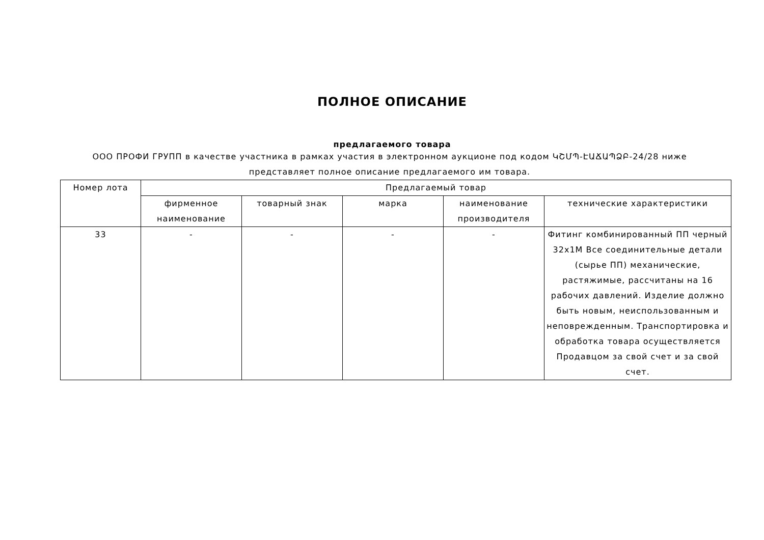ПОЛНОЕ ОПИСАНИЕ
предлагаемого товара
ООО ПРОФИ ГРУПП в качестве участника в рамках участия в электронном аукционе под кодом ԿՇՄՊ-ԷԱՃԱՊՁԲ-24/28 ниже представляет полное описание предлагаемого им товара.
| Номер лота | Предлагаемый товар | | | | |
| --- | --- | --- | --- | --- | --- |
| | фирменное наименование | товарный знак | марка | наименование производителя | технические характеристики |
| 33 | - | - | - | - | Фитинг комбинированный ПП черный 32x1M Все соединительные детали (сырье ПП) механические, растяжимые, рассчитаны на 16 рабочих давлений. Изделие должно быть новым, неиспользованным и неповрежденным. Транспортировка и обработка товара осуществляется Продавцом за свой счет и за свой счет. |